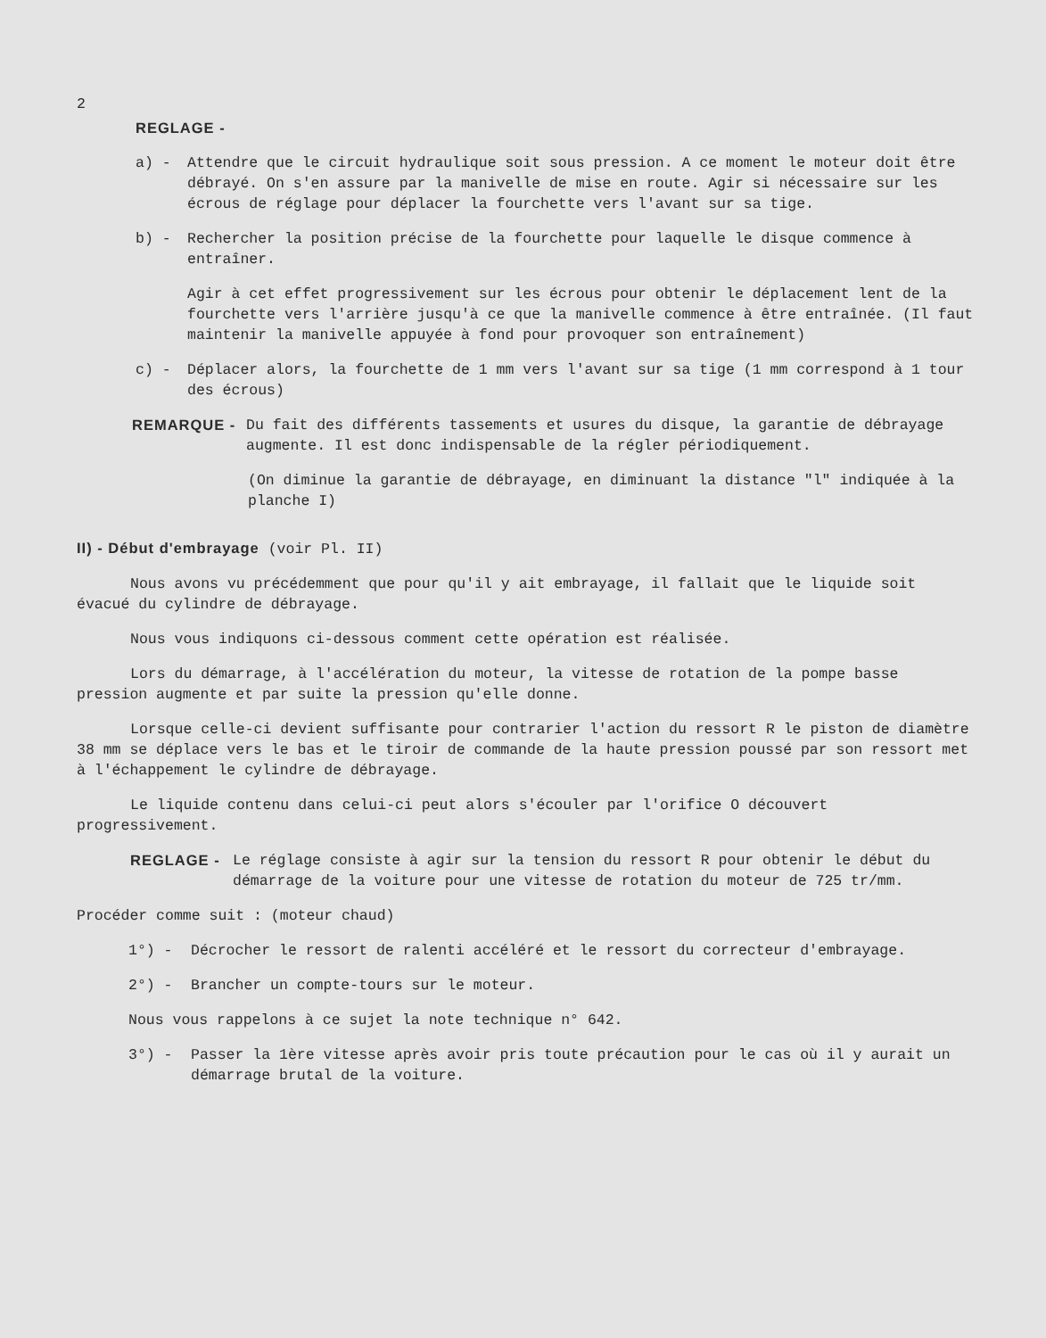2
REGLAGE -
a) - Attendre que le circuit hydraulique soit sous pression. A ce moment le moteur doit être débrayé. On s'en assure par la manivelle de mise en route. Agir si nécessaire sur les écrous de réglage pour déplacer la fourchette vers l'avant sur sa tige.
b) - Rechercher la position précise de la fourchette pour laquelle le disque commence à entraîner.
Agir à cet effet progressivement sur les écrous pour obtenir le déplacement lent de la fourchette vers l'arrière jusqu'à ce que la manivelle commence à être entraînée. (Il faut maintenir la manivelle appuyée à fond pour provoquer son entraînement)
c) - Déplacer alors, la fourchette de 1 mm vers l'avant sur sa tige (1 mm correspond à 1 tour des écrous)
REMARQUE - Du fait des différents tassements et usures du disque, la garantie de débrayage augmente. Il est donc indispensable de la régler périodiquement.
(On diminue la garantie de débrayage, en diminuant la distance "l" indiquée à la planche I)
II) - Début d'embrayage (voir Pl. II)
Nous avons vu précédemment que pour qu'il y ait embrayage, il fallait que le liquide soit évacué du cylindre de débrayage.
Nous vous indiquons ci-dessous comment cette opération est réalisée.
Lors du démarrage, à l'accélération du moteur, la vitesse de rotation de la pompe basse pression augmente et par suite la pression qu'elle donne.
Lorsque celle-ci devient suffisante pour contrarier l'action du ressort R le piston de diamètre 38 mm se déplace vers le bas et le tiroir de commande de la haute pression poussé par son ressort met à l'échappement le cylindre de débrayage.
Le liquide contenu dans celui-ci peut alors s'écouler par l'orifice O découvert progressivement.
REGLAGE - Le réglage consiste à agir sur la tension du ressort R pour obtenir le début du démarrage de la voiture pour une vitesse de rotation du moteur de 725 tr/mm.
Procéder comme suit : (moteur chaud)
1°) - Décrocher le ressort de ralenti accéléré et le ressort du correcteur d'embrayage.
2°) - Brancher un compte-tours sur le moteur.
Nous vous rappelons à ce sujet la note technique n° 642.
3°) - Passer la 1ère vitesse après avoir pris toute précaution pour le cas où il y aurait un démarrage brutal de la voiture.